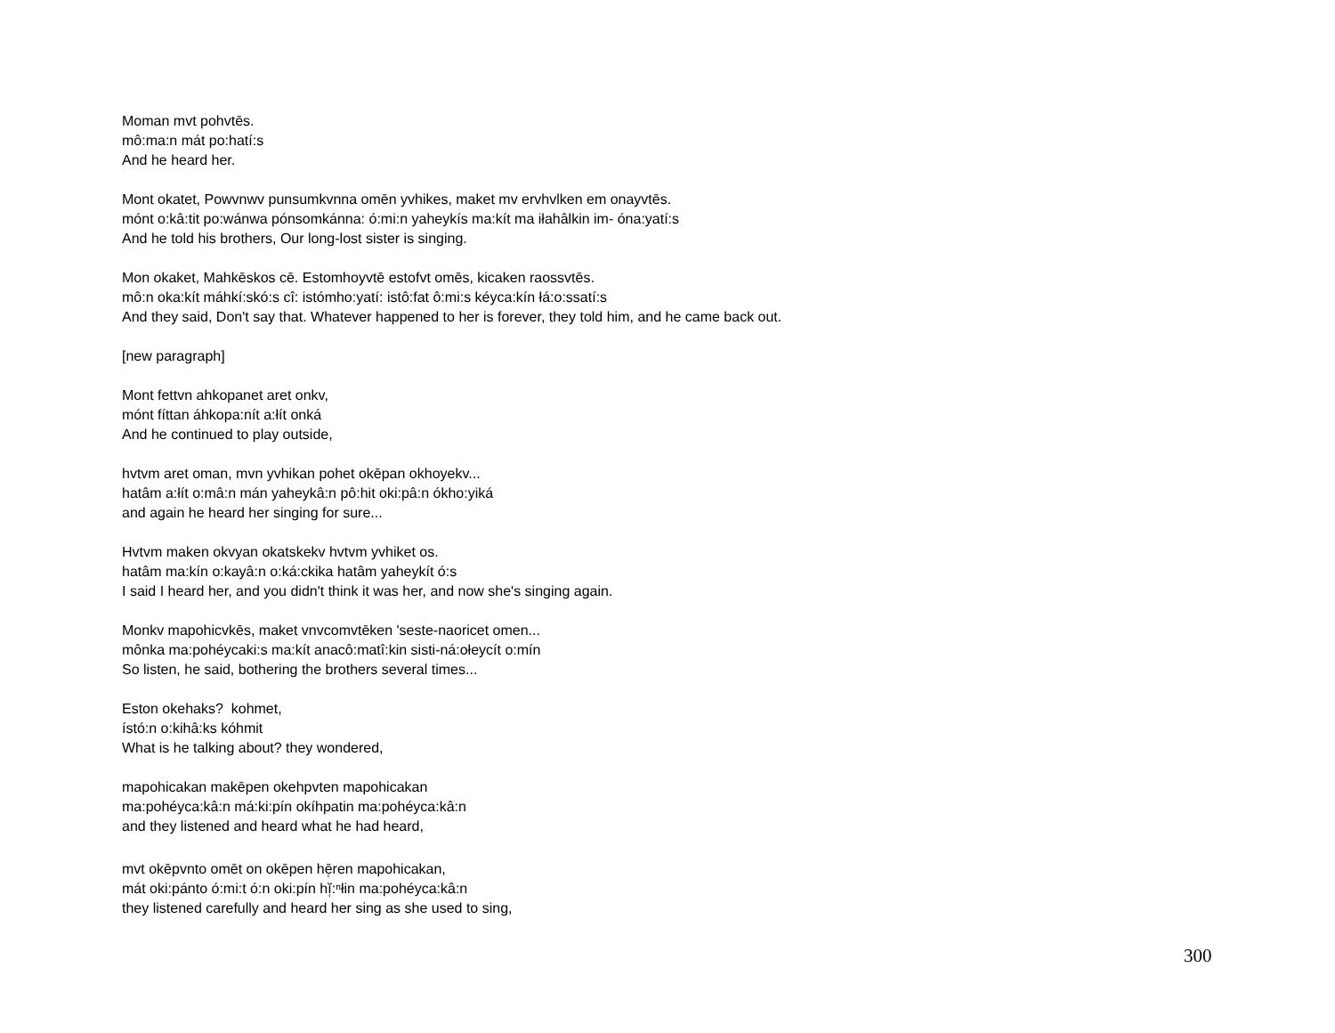Moman mvt pohvtēs.
mô:ma:n mát po:hatí:s
And he heard her.
Mont okatet, Powvnwv punsumkvnna omēn yvhikes, maket mv ervhvlken em onayvtēs.
mónt o:kâ:tit po:wánwa pónsomkánna: ó:mi:n yaheykís ma:kít ma iłahâlkin im- óna:yatí:s
And he told his brothers, Our long-lost sister is singing.
Mon okaket, Mahkēskos cē. Estomhoyvtē estofvt omēs, kicaken raossvtēs.
mô:n oka:kít máhkí:skó:s cî: istómho:yatí: istô:fat ô:mi:s kéyca:kín łá:o:ssatí:s
And they said, Don't say that. Whatever happened to her is forever, they told him, and he came back out.
[new paragraph]
Mont fettvn ahkopanet aret onkv,
mónt fíttan áhkopa:nít a:łít onká
And he continued to play outside,
hvtvm aret oman, mvn yvhikan pohet okēpan okhoyekv...
hatâm a:łít o:mâ:n mán yaheykâ:n pô:hit oki:pâ:n ókho:yiká
and again he heard her singing for sure...
Hvtvm maken okvyan okatskekv hvtvm yvhiket os.
hatâm ma:kín o:kayâ:n o:ká:ckika hatâm yaheykít ó:s
I said I heard her, and you didn't think it was her, and now she's singing again.
Monkv mapohicvkēs, maket vnvcomvtēken 'seste-naoricet omen...
mônka ma:pohéycaki:s ma:kít anacô:matî:kin sisti-ná:ołeycít o:mín
So listen, he said, bothering the brothers several times...
Eston okehaks? kohmet,
ístó:n o:kihâ:ks kóhmit
What is he talking about? they wondered,
mapohicakan makēpen okehpvten mapohicakan
ma:pohéyca:kâ:n má:ki:pín okíhpatin ma:pohéyca:kâ:n
and they listened and heard what he had heard,
mvt okēpvnto omēt on okēpen hē̜ren mapohicakan,
mát oki:pánto ó:mi:t ó:n oki:pín hĭ̜:ⁿłin ma:pohéyca:kâ:n
they listened carefully and heard her sing as she used to sing,
300